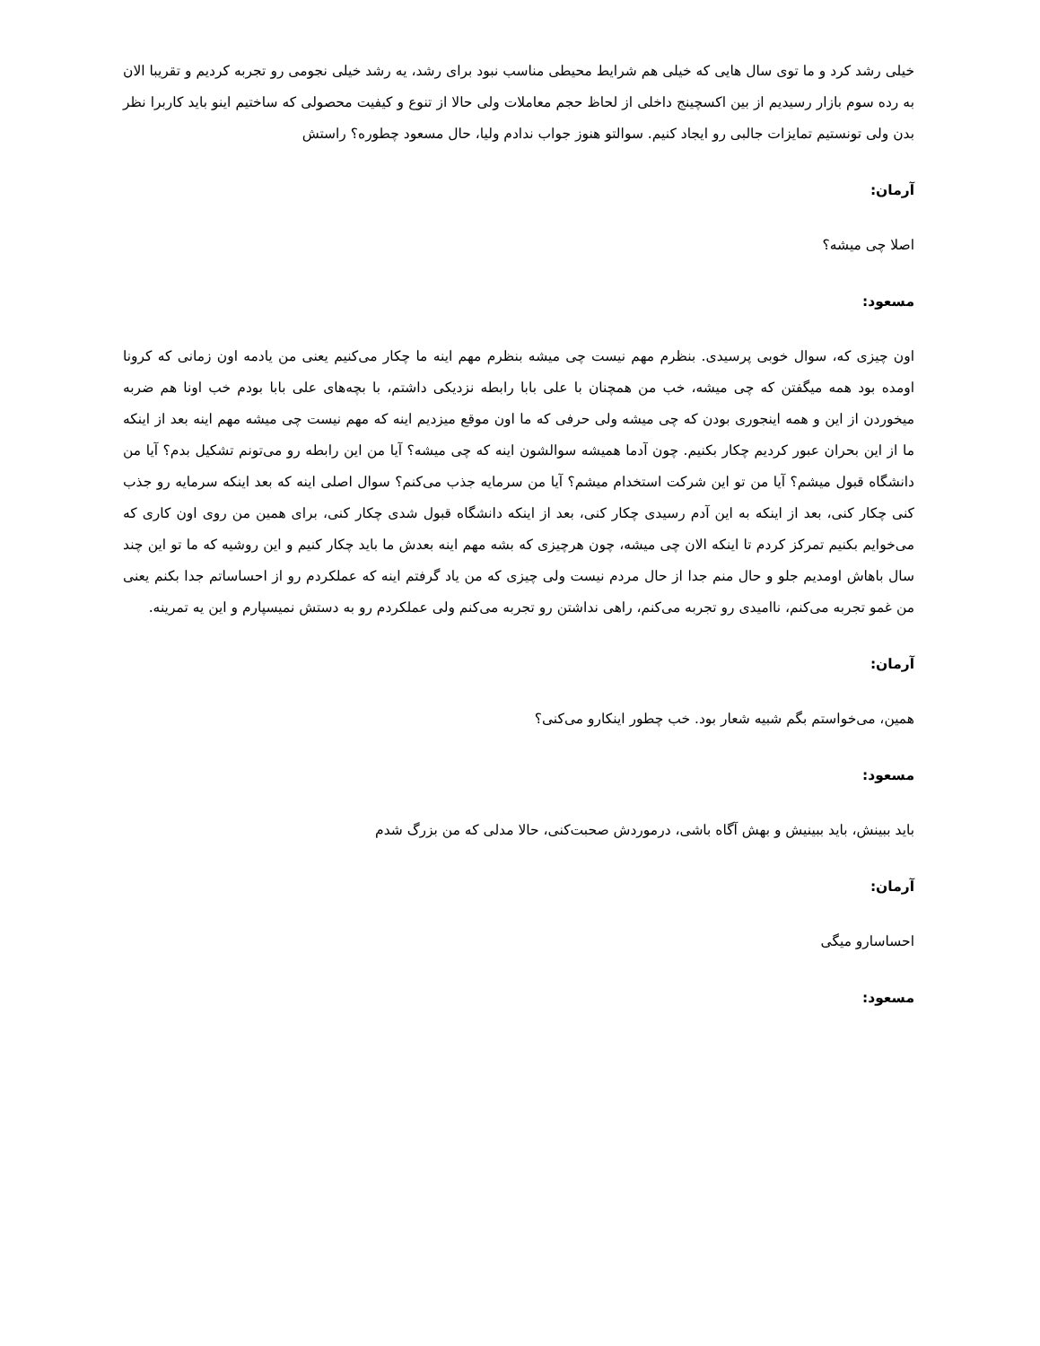خیلی رشد کرد و ما توی سال هایی که خیلی هم شرایط محیطی مناسب نبود برای رشد، یه رشد خیلی نجومی رو تجربه کردیم و تقریبا الان به رده سوم بازار رسیدیم از بین اکسچینج داخلی از لحاظ حجم معاملات ولی حالا از تنوع و کیفیت محصولی که ساختیم اینو باید کاربرا نظر بدن ولی تونستیم تمایزات جالبی رو ایجاد کنیم. سوالتو هنوز جواب ندادم ولیا، حال مسعود چطوره؟ راستش
آرمان:
اصلا چی میشه؟
مسعود:
اون چیزی که، سوال خوبی پرسیدی. بنظرم مهم نیست چی میشه بنظرم مهم اینه ما چکار می‌کنیم یعنی من یادمه اون زمانی که کرونا اومده بود همه میگفتن که چی میشه، خب من همچنان با علی بابا رابطه نزدیکی داشتم، با بچه‌های علی بابا بودم خب اونا هم ضربه میخوردن از این و همه اینجوری بودن که چی میشه ولی حرفی که ما اون موقع میزدیم اینه که مهم نیست چی میشه مهم اینه بعد از اینکه ما از این بحران عبور کردیم چکار بکنیم. چون آدما همیشه سوالشون اینه که چی میشه؟ آیا من این رابطه رو می‌تونم تشکیل بدم؟ آیا من دانشگاه قبول میشم؟ آیا من تو این شرکت استخدام میشم؟ آیا من سرمایه جذب می‌کنم؟ سوال اصلی اینه که بعد اینکه سرمایه رو جذب کنی چکار کنی، بعد از اینکه به این آدم رسیدی چکار کنی، بعد از اینکه دانشگاه قبول شدی چکار کنی، برای همین من روی اون کاری که می‌خوایم بکنیم تمرکز کردم تا اینکه الان چی میشه، چون هرچیزی که بشه مهم اینه بعدش ما باید چکار کنیم و این روشیه که ما تو این چند سال باهاش اومدیم جلو و حال منم جدا از حال مردم نیست ولی چیزی که من یاد گرفتم اینه که عملکردم رو از احساساتم جدا بکنم یعنی من غمو تجربه می‌کنم، ناامیدی رو تجربه می‌کنم، راهی نداشتن رو تجربه می‌کنم ولی عملکردم رو به دستش نمیسپارم و این یه تمرینه.
آرمان:
همین، می‌خواستم بگم شبیه شعار بود. خب چطور اینکارو می‌کنی؟
مسعود:
باید ببینش، باید ببینیش و بهش آگاه باشی، درموردش صحبت‌کنی، حالا مدلی که من بزرگ شدم
آرمان:
احساسارو میگی
مسعود: